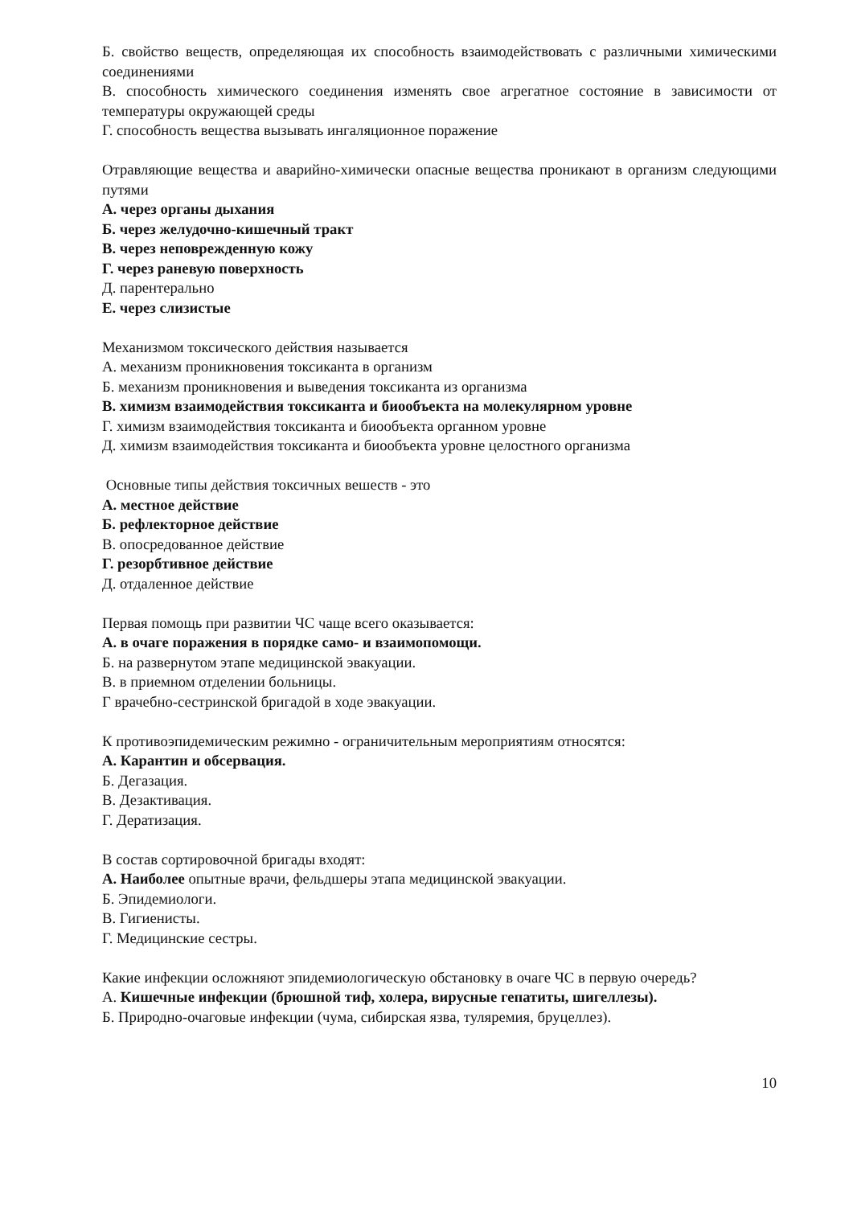Б. свойство веществ, определяющая их способность взаимодействовать с различными химическими соединениями
В. способность химического соединения изменять свое агрегатное состояние в зависимости от температуры окружающей среды
Г. способность вещества вызывать ингаляционное поражение
Отравляющие вещества и аварийно-химически опасные вещества проникают в организм следующими путями
А. через органы дыхания
Б. через желудочно-кишечный тракт
В. через неповрежденную кожу
Г. через раневую поверхность
Д. парентерально
Е. через слизистые
Механизмом токсического действия называется
А. механизм проникновения токсиканта в организм
Б. механизм проникновения и выведения токсиканта из организма
В. химизм взаимодействия токсиканта и биообъекта на молекулярном уровне
Г. химизм взаимодействия токсиканта и биообъекта органном уровне
Д. химизм взаимодействия токсиканта и биообъекта уровне целостного организма
Основные типы действия токсичных вешеств - это
А. местное действие
Б. рефлекторное действие
В. опосредованное действие
Г. резорбтивное действие
Д. отдаленное действие
Первая помощь при развитии ЧС чаще всего оказывается:
А. в очаге поражения в порядке само- и взаимопомощи.
Б. на развернутом этапе медицинской эвакуации.
В. в приемном отделении больницы.
Г врачебно-сестринской бригадой в ходе эвакуации.
К противоэпидемическим режимно - ограничительным мероприятиям относятся:
А. Карантин и обсервация.
Б. Дегазация.
В. Дезактивация.
Г. Дератизация.
В состав сортировочной бригады входят:
А. Наиболее опытные врачи, фельдшеры этапа медицинской эвакуации.
Б. Эпидемиологи.
В. Гигиенисты.
Г. Медицинские сестры.
Какие инфекции осложняют эпидемиологическую обстановку в очаге ЧС в первую очередь?
А. Кишечные инфекции (брюшной тиф, холера, вирусные гепатиты, шигеллезы).
Б. Природно-очаговые инфекции (чума, сибирская язва, туляремия, бруцеллез).
10